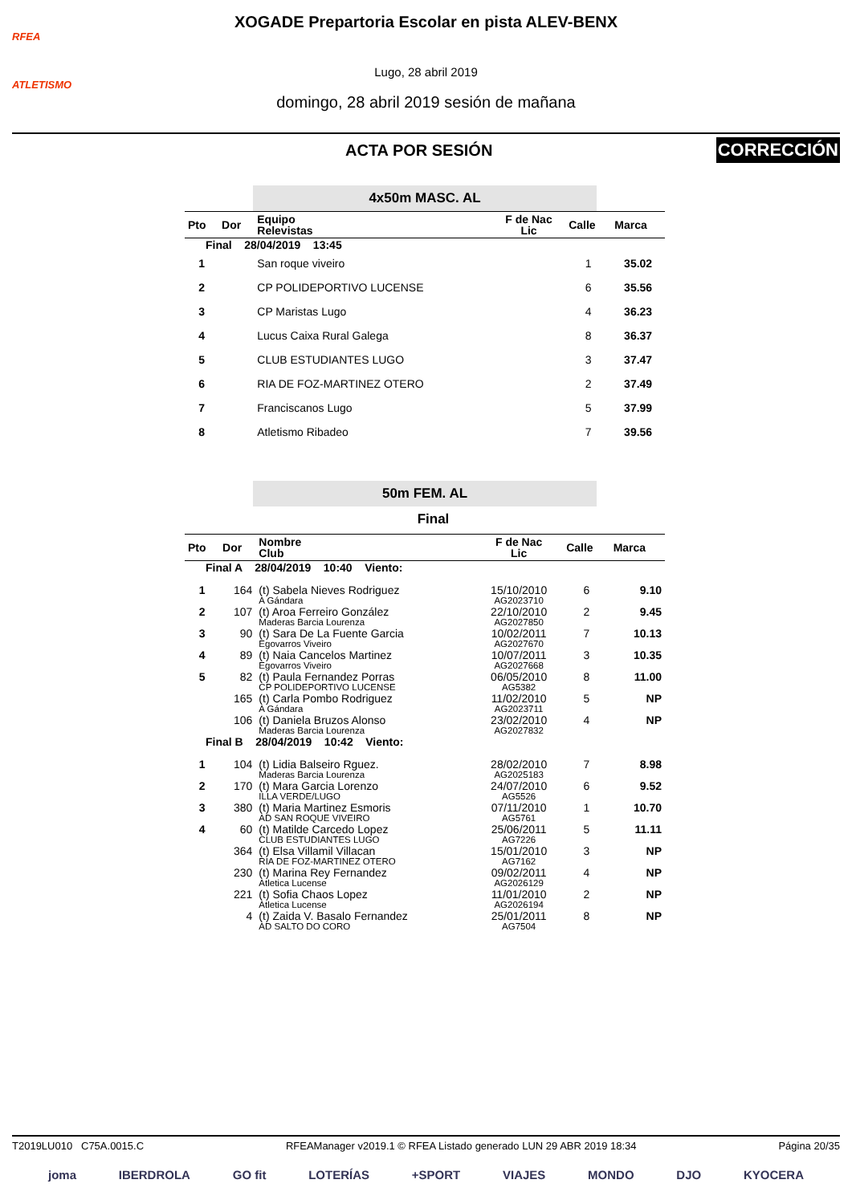RFEA
ATLETISMO
XOGADE Prepartoria Escolar en pista ALEV-BENX
Lugo, 28 abril 2019
domingo, 28 abril 2019 sesión de mañana
ACTA POR SESIÓN
CORRECCIÓN
4x50m MASC. AL
| Pto | Dor | Equipo Relevistas | F de Nac Lic | Calle | Marca |
| --- | --- | --- | --- | --- | --- |
| Final 28/04/2019 13:45 | | | | | |
| 1 | | San roque viveiro | | 1 | 35.02 |
| 2 | | CP POLIDEPORTIVO LUCENSE | | 6 | 35.56 |
| 3 | | CP Maristas Lugo | | 4 | 36.23 |
| 4 | | Lucus Caixa Rural Galega | | 8 | 36.37 |
| 5 | | CLUB ESTUDIANTES LUGO | | 3 | 37.47 |
| 6 | | RIA DE FOZ-MARTINEZ OTERO | | 2 | 37.49 |
| 7 | | Franciscanos Lugo | | 5 | 37.99 |
| 8 | | Atletismo Ribadeo | | 7 | 39.56 |
50m FEM. AL
Final
| Pto | Dor | Nombre Club | F de Nac Lic | Calle | Marca |
| --- | --- | --- | --- | --- | --- |
| Final A 28/04/2019 10:40 Viento: | | | | | |
| 1 | 164 | (t) Sabela Nieves Rodriguez A Gándara | 15/10/2010 AG2023710 | 6 | 9.10 |
| 2 | 107 | (t) Aroa Ferreiro González Maderas Barcia Lourenza | 22/10/2010 AG2027850 | 2 | 9.45 |
| 3 | 90 | (t) Sara De La Fuente Garcia Egovarros Viveiro | 10/02/2011 AG2027670 | 7 | 10.13 |
| 4 | 89 | (t) Naia Cancelos Martinez Egovarros Viveiro | 10/07/2011 AG2027668 | 3 | 10.35 |
| 5 | 82 | (t) Paula Fernandez Porras CP POLIDEPORTIVO LUCENSE | 06/05/2010 AG5382 | 8 | 11.00 |
| | 165 | (t) Carla Pombo Rodriguez A Gándara | 11/02/2010 AG2023711 | 5 | NP |
| | 106 | (t) Daniela Bruzos Alonso Maderas Barcia Lourenza | 23/02/2010 AG2027832 | 4 | NP |
| Final B 28/04/2019 10:42 Viento: | | | | | |
| 1 | 104 | (t) Lidia Balseiro Rguez. Maderas Barcia Lourenza | 28/02/2010 AG2025183 | 7 | 8.98 |
| 2 | 170 | (t) Mara Garcia Lorenzo ILLA VERDE/LUGO | 24/07/2010 AG5526 | 6 | 9.52 |
| 3 | 380 | (t) Maria Martinez Esmoris AD SAN ROQUE VIVEIRO | 07/11/2010 AG5761 | 1 | 10.70 |
| 4 | 60 | (t) Matilde Carcedo Lopez CLUB ESTUDIANTES LUGO | 25/06/2011 AG7226 | 5 | 11.11 |
| | 364 | (t) Elsa Villamil Villacan RIA DE FOZ-MARTINEZ OTERO | 15/01/2010 AG7162 | 3 | NP |
| | 230 | (t) Marina Rey Fernandez Atletica Lucense | 09/02/2011 AG2026129 | 4 | NP |
| | 221 | (t) Sofia Chaos Lopez Atletica Lucense | 11/01/2010 AG2026194 | 2 | NP |
| | 4 | (t) Zaida V. Basalo Fernandez AD SALTO DO CORO | 25/01/2011 AG7504 | 8 | NP |
T2019LU010 C75A.0015.C RFEAManager v2019.1 © RFEA Listado generado LUN 29 ABR 2019 18:34 Página 20/35
joma IBERDROLA GO fit LOTERÍAS +SPORT VIAJES MONDO DJO KYOCERA